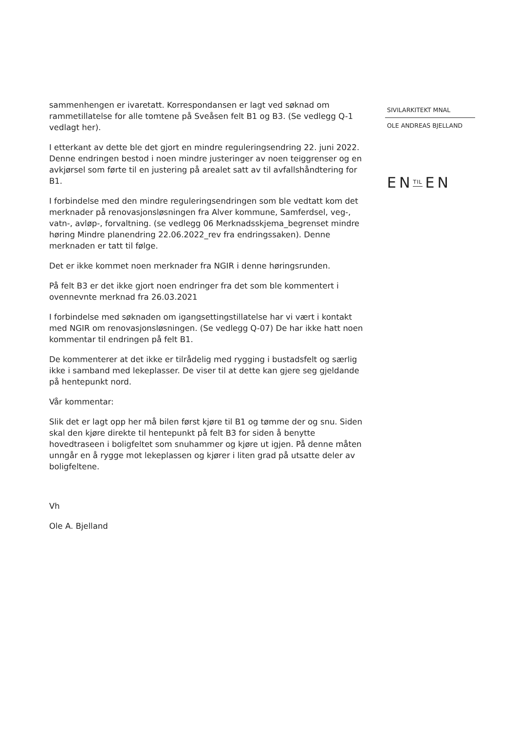sammenhengen er ivaretatt. Korrespondansen er lagt ved søknad om rammetillatelse for alle tomtene på Sveåsen felt B1 og B3. (Se vedlegg Q-1 vedlagt her).
I etterkant av dette ble det gjort en mindre reguleringsendring 22. juni 2022. Denne endringen bestod i noen mindre justeringer av noen teiggrenser og en avkjørsel som førte til en justering på arealet satt av til avfallshåndtering for B1.
I forbindelse med den mindre reguleringsendringen som ble vedtatt kom det merknader på renovasjonsløsningen fra Alver kommune, Samferdsel, veg-, vatn-, avløp-, forvaltning. (se vedlegg 06 Merknadsskjema_begrenset mindre høring Mindre planendring 22.06.2022_rev fra endringssaken). Denne merknaden er tatt til følge.
Det er ikke kommet noen merknader fra NGIR i denne høringsrunden.
På felt B3 er det ikke gjort noen endringer fra det som ble kommentert i ovennevnte merknad fra 26.03.2021
I forbindelse med søknaden om igangsettingstillatelse har vi vært i kontakt med NGIR om renovasjonsløsningen. (Se vedlegg Q-07) De har ikke hatt noen kommentar til endringen på felt B1.
De kommenterer at det ikke er tilrådelig med rygging i bustadsfelt og særlig ikke i samband med lekeplasser. De viser til at dette kan gjere seg gjeldande på hentepunkt nord.
Vår kommentar:
Slik det er lagt opp her må bilen først kjøre til B1 og tømme der og snu. Siden skal den kjøre direkte til hentepunkt på felt B3 for siden å benytte hovedtraseen i boligfeltet som snuhammer og kjøre ut igjen. På denne måten unngår en å rygge mot lekeplassen og kjører i liten grad på utsatte deler av boligfeltene.
Vh
Ole A. Bjelland
SIVILARKITEKT MNAL
OLE ANDREAS BJELLAND
EN TIL EN